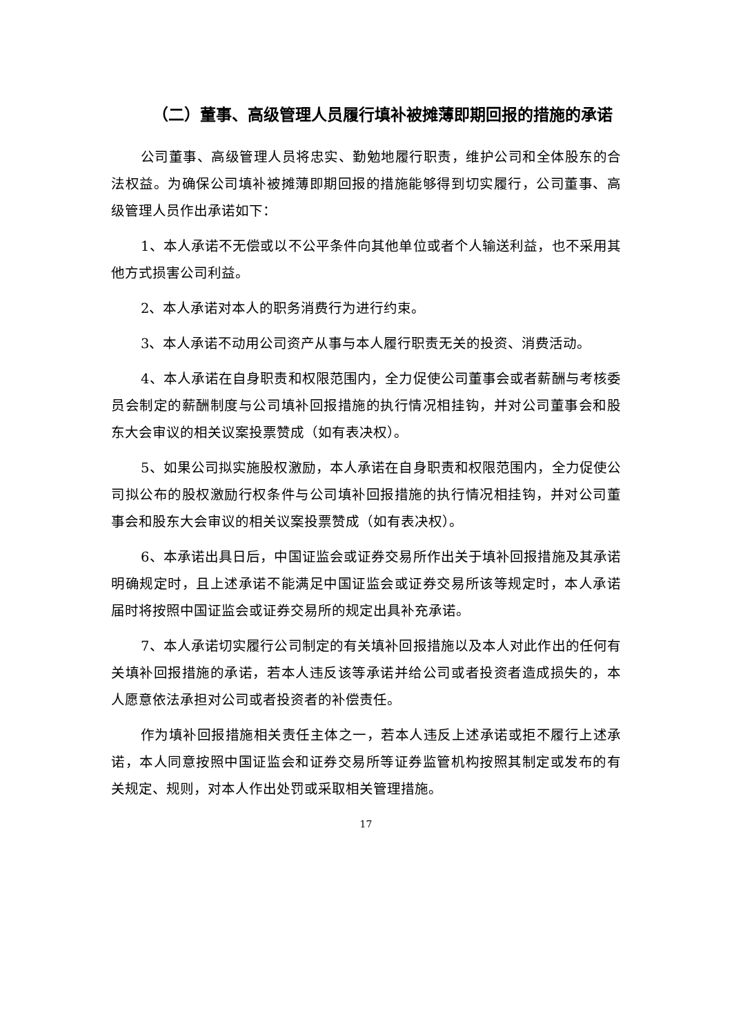（二）董事、高级管理人员履行填补被摊薄即期回报的措施的承诺
公司董事、高级管理人员将忠实、勤勉地履行职责，维护公司和全体股东的合法权益。为确保公司填补被摊薄即期回报的措施能够得到切实履行，公司董事、高级管理人员作出承诺如下：
1、本人承诺不无偿或以不公平条件向其他单位或者个人输送利益，也不采用其他方式损害公司利益。
2、本人承诺对本人的职务消费行为进行约束。
3、本人承诺不动用公司资产从事与本人履行职责无关的投资、消费活动。
4、本人承诺在自身职责和权限范围内，全力促使公司董事会或者薪酬与考核委员会制定的薪酬制度与公司填补回报措施的执行情况相挂钩，并对公司董事会和股东大会审议的相关议案投票赞成（如有表决权）。
5、如果公司拟实施股权激励，本人承诺在自身职责和权限范围内，全力促使公司拟公布的股权激励行权条件与公司填补回报措施的执行情况相挂钩，并对公司董事会和股东大会审议的相关议案投票赞成（如有表决权）。
6、本承诺出具日后，中国证监会或证券交易所作出关于填补回报措施及其承诺明确规定时，且上述承诺不能满足中国证监会或证券交易所该等规定时，本人承诺届时将按照中国证监会或证券交易所的规定出具补充承诺。
7、本人承诺切实履行公司制定的有关填补回报措施以及本人对此作出的任何有关填补回报措施的承诺，若本人违反该等承诺并给公司或者投资者造成损失的，本人愿意依法承担对公司或者投资者的补偿责任。
作为填补回报措施相关责任主体之一，若本人违反上述承诺或拒不履行上述承诺，本人同意按照中国证监会和证券交易所等证券监管机构按照其制定或发布的有关规定、规则，对本人作出处罚或采取相关管理措施。
17